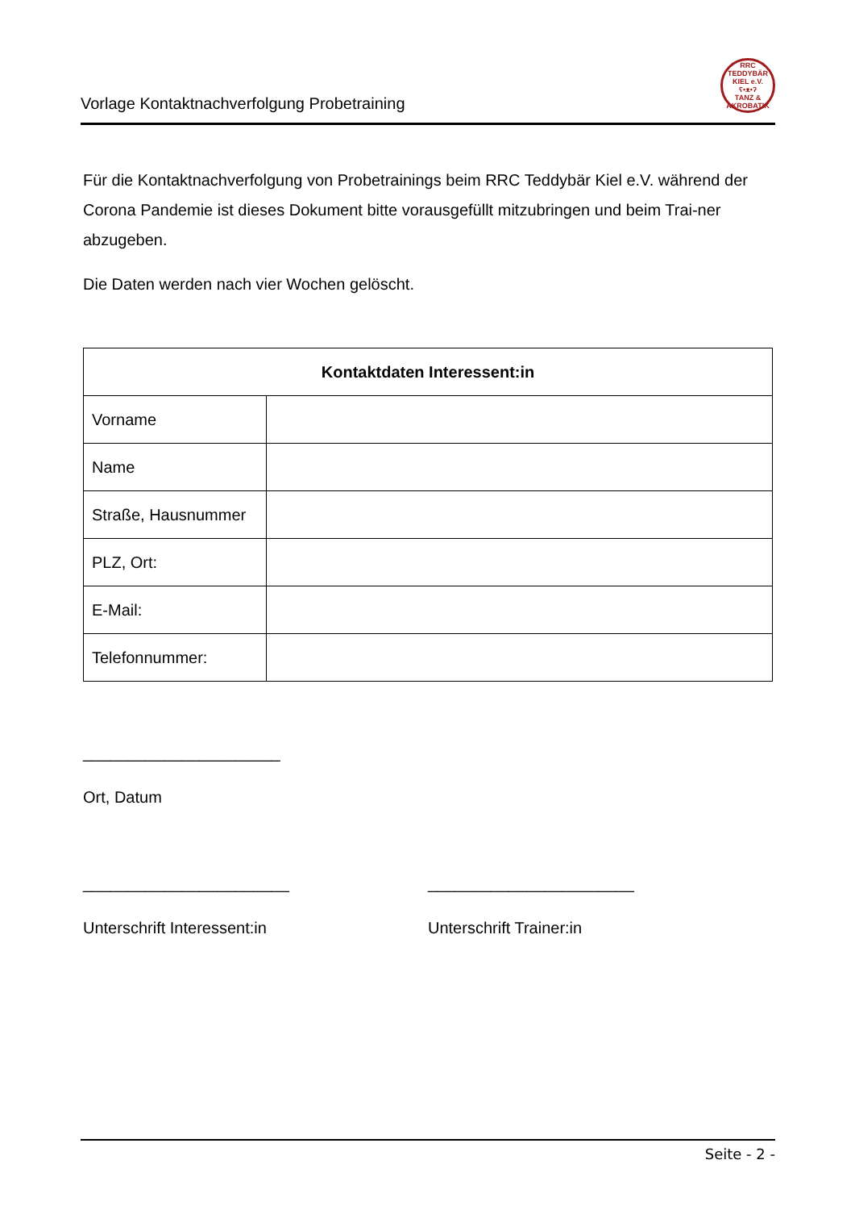Vorlage Kontaktnachverfolgung Probetraining
RRC TEDDYBÄR KIEL e.V.
ʕ•ᴥ•ʔ
TANZ & AKROBATIK
Für die Kontaktnachverfolgung von Probetrainings beim RRC Teddybär Kiel e.V. während der Corona Pandemie ist dieses Dokument bitte vorausgefüllt mitzubringen und beim Trai-ner abzugeben.
Die Daten werden nach vier Wochen gelöscht.
| Kontaktdaten Interessent:in | |
| --- | --- |
| Vorname | |
| Name | |
| Straße, Hausnummer | |
| PLZ, Ort: | |
| E-Mail: | |
| Telefonnummer: | |
______________________
Ort, Datum
_______________________
Unterschrift Interessent:in
_______________________
Unterschrift Trainer:in
Seite - 2 -